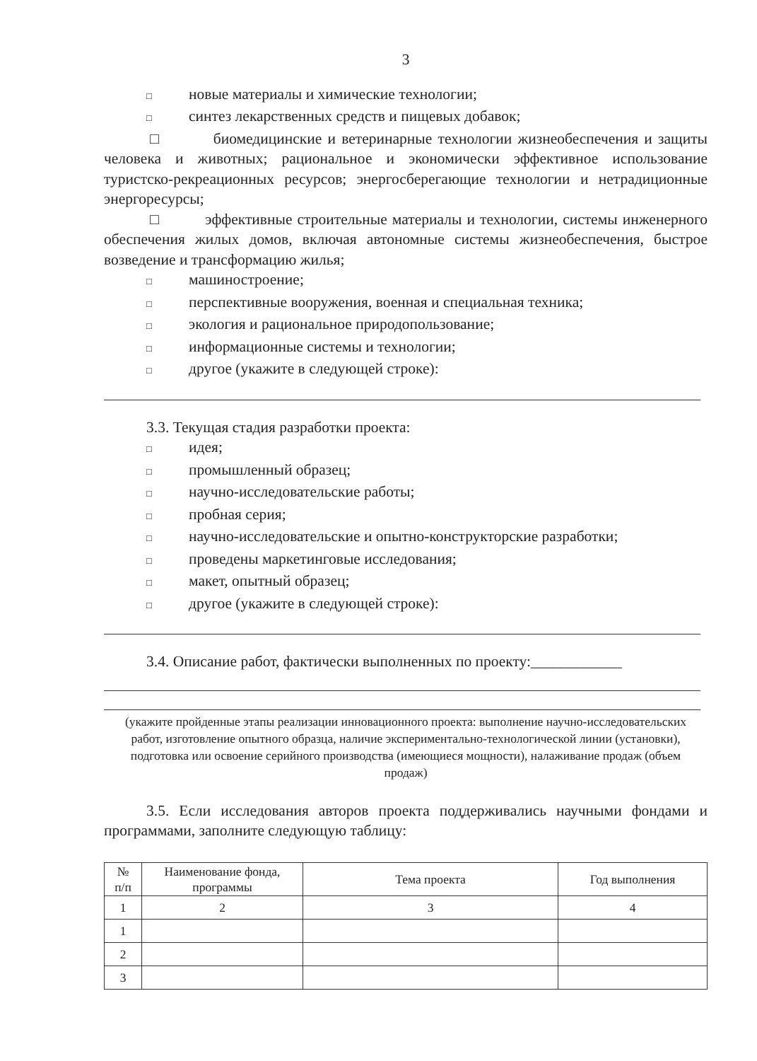3
□ новые материалы и химические технологии;
□ синтез лекарственных средств и пищевых добавок;
□ биомедицинские и ветеринарные технологии жизнеобеспечения и защиты человека и животных; рациональное и экономически эффективное использование туристско-рекреационных ресурсов; энергосберегающие технологии и нетрадиционные энергоресурсы;
□ эффективные строительные материалы и технологии, системы инженерного обеспечения жилых домов, включая автономные системы жизнеобеспечения, быстрое возведение и трансформацию жилья;
□ машиностроение;
□ перспективные вооружения, военная и специальная техника;
□ экология и рациональное природопользование;
□ информационные системы и технологии;
□ другое (укажите в следующей строке):
3.3. Текущая стадия разработки проекта:
□ идея;
□ промышленный образец;
□ научно-исследовательские работы;
□ пробная серия;
□ научно-исследовательские и опытно-конструкторские разработки;
□ проведены маркетинговые исследования;
□ макет, опытный образец;
□ другое (укажите в следующей строке):
3.4. Описание работ, фактически выполненных по проекту:____________
(укажите пройденные этапы реализации инновационного проекта: выполнение научно-исследовательских работ, изготовление опытного образца, наличие экспериментально-технологической линии (установки), подготовка или освоение серийного производства (имеющиеся мощности), налаживание продаж (объем продаж)
3.5. Если исследования авторов проекта поддерживались научными фондами и программами, заполните следующую таблицу:
| № п/п | Наименование фонда, программы | Тема проекта | Год выполнения |
| --- | --- | --- | --- |
| 1 | 2 | 3 | 4 |
| 1 | | | |
| 2 | | | |
| 3 | | | |